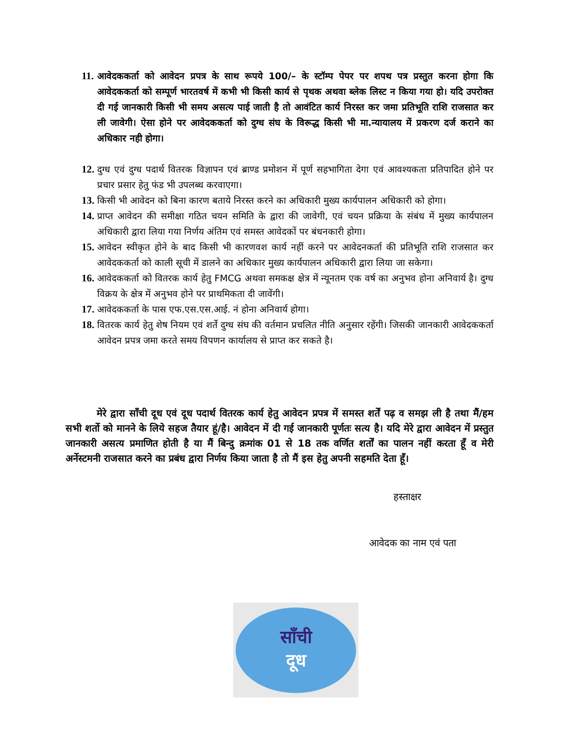11. आवेदककर्ता को आवेदन प्रपत्र के साथ रूपये 100/– के स्टॉम्प पेपर पर शपथ पत्र प्रस्तुत करना होगा कि आवेदककर्ता को सम्पूर्ण भारतवर्ष में कभी भी किसी कार्य से पृथक अथवा ब्लेक लिस्ट न किया गया हो। यदि उपरोक्त दी गई जानकारी किसी भी समय असत्य पाई जाती है तो आवंटित कार्य निरस्त कर जमा प्रतिभूति राशि राजसात कर ली जावेगी। ऐसा होने पर आवेदककर्ता को दुग्ध संघ के विरूद्ध किसी भी मा.न्यायालय में प्रकरण दर्ज कराने का अधिकार नही होगा।
12. दुग्ध एवं दुग्ध पदार्थ वितरक विज्ञापन एवं ब्राण्ड प्रमोशन में पूर्ण सहभागिता देगा एवं आवश्यकता प्रतिपादित होने पर प्रचार प्रसार हेतु फंड भी उपलब्ध करवाएगा।
13. किसी भी आवेदन को बिना कारण बताये निरस्त करने का अधिकारी मुख्य कार्यपालन अधिकारी को होगा।
14. प्राप्त आवेदन की समीक्षा गठित चयन समिति के द्वारा की जावेगी, एवं चयन प्रक्रिया के संबंध में मुख्य कार्यपालन अधिकारी द्वारा लिया गया निर्णय अंतिम एवं समस्त आवेदकों पर बंधनकारी होगा।
15. आवेदन स्वीकृत होने के बाद किसी भी कारणवश कार्य नहीं करने पर आवेदनकर्ता की प्रतिभूति राशि राजसात कर आवेदककर्ता को काली सूची में डालने का अधिकार मुख्य कार्यपालन अधिकारी द्वारा लिया जा सकेगा।
16. आवेदककर्ता को वितरक कार्य हेतु FMCG अथवा समकक्ष क्षेत्र में न्यूनतम एक वर्ष का अनुभव होना अनिवार्य है। दुग्ध विक्रय के क्षेत्र में अनुभव होने पर प्राथमिकता दी जावेंगी।
17. आवेदककर्ता के पास एफ.एस.एस.आई. नं होना अनिवार्य होगा।
18. वितरक कार्य हेतु शेष नियम एवं शर्ते दुग्ध संघ की वर्तमान प्रचलित नीति अनुसार रहेंगी। जिसकी जानकारी आवेदककर्ता आवेदन प्रपत्र जमा करते समय विपणन कार्यालय से प्राप्त कर सकते है।
मेरे द्वारा साँची दूध एवं दूध पदार्थ वितरक कार्य हेतु आवेदन प्रपत्र में समस्त शर्तें पढ़ व समझ ली है तथा मैं/हम सभी शर्तो को मानने के लिये सहज तैयार हूं/है। आवेदन में दी गई जानकारी पूर्णतः सत्य है। यदि मेरे द्वारा आवेदन में प्रस्तुत जानकारी असत्य प्रमाणित होती है या मैं बिन्दु क्रमांक 01 से 18 तक वर्णित शर्तों का पालन नहीं करता हूँ व मेरी अर्नेस्टमनी राजसात करने का प्रबंध द्वारा निर्णय किया जाता है तो मैं इस हेतु अपनी सहमति देता हूँ।
हस्ताक्षर
आवेदक का नाम एवं पता
साँची
दूध